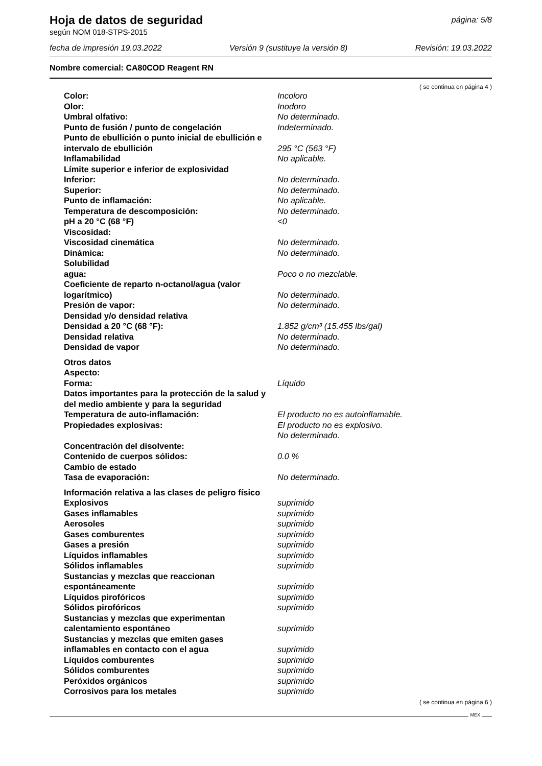Hoja de datos de seguridad
página: 5/8
según NOM 018-STPS-2015
fecha de impresión 19.03.2022 Versión 9 (sustituye la versión 8) Revisión: 19.03.2022
Nombre comercial: CA80COD Reagent RN
( se continua en página 4 )
Color: Incoloro
Olor: Inodoro
Umbral olfativo: No determinado.
Punto de fusión / punto de congelación Indeterminado.
Punto de ebullición o punto inicial de ebullición e intervalo de ebullición
295 °C (563 °F)
Inflamabilidad No aplicable.
Límite superior e inferior de explosividad
Inferior: No determinado.
Superior: No determinado.
Punto de inflamación: No aplicable.
Temperatura de descomposición: No determinado.
pH a 20 °C (68 °F) <0
Viscosidad:
Viscosidad cinemática No determinado.
Dinámica: No determinado.
Solubilidad
agua: Poco o no mezclable.
Coeficiente de reparto n-octanol/agua (valor logarítmico)
No determinado.
Presión de vapor: No determinado.
Densidad y/o densidad relativa
Densidad a 20 °C (68 °F): 1.852 g/cm³ (15.455 lbs/gal)
Densidad relativa No determinado.
Densidad de vapor No determinado.
Otros datos
Aspecto:
Forma: Líquido
Datos importantes para la protección de la salud y del medio ambiente y para la seguridad
Temperatura de auto-inflamación: El producto no es autoinflamable.
Propiedades explosivas: El producto no es explosivo.
No determinado.
Concentración del disolvente:
Contenido de cuerpos sólidos: 0.0 %
Cambio de estado
Tasa de evaporación: No determinado.
Información relativa a las clases de peligro físico
Explosivos suprimido
Gases inflamables suprimido
Aerosoles suprimido
Gases comburentes suprimido
Gases a presión suprimido
Líquidos inflamables suprimido
Sólidos inflamables suprimido
Sustancias y mezclas que reaccionan
espontáneamente
suprimido
Líquidos pirofóricos suprimido
Sólidos pirofóricos suprimido
Sustancias y mezclas que experimentan
calentamiento espontáneo
suprimido
Sustancias y mezclas que emiten gases
inflamables en contacto con el agua
suprimido
Líquidos comburentes suprimido
Sólidos comburentes suprimido
Peróxidos orgánicos suprimido
Corrosivos para los metales suprimido
( se continua en página 6 )
MEX